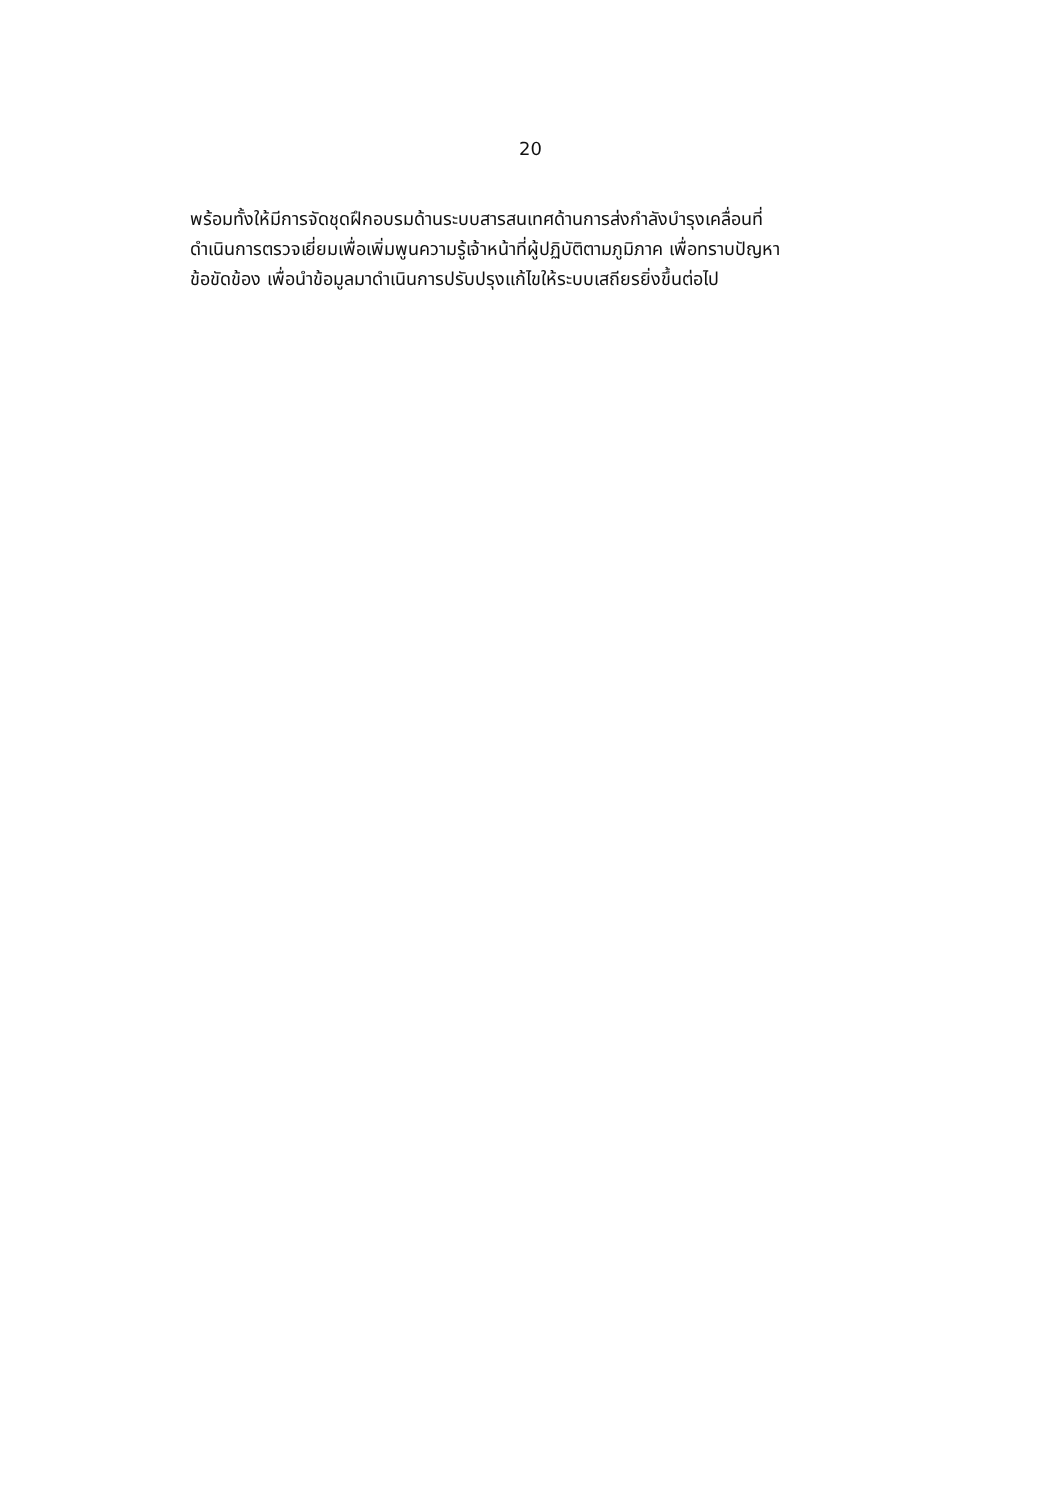20
พร้อมทั้งให้มีการจัดชุดฝึกอบรมด้านระบบสารสนเทศด้านการส่งกำลังบำรุงเคลื่อนที่
ดำเนินการตรวจเยี่ยมเพื่อเพิ่มพูนความรู้เจ้าหน้าที่ผู้ปฏิบัติตามภูมิภาค เพื่อทราบปัญหา
ข้อขัดข้อง เพื่อนำข้อมูลมาดำเนินการปรับปรุงแก้ไขให้ระบบเสถียรยิ่งขึ้นต่อไป